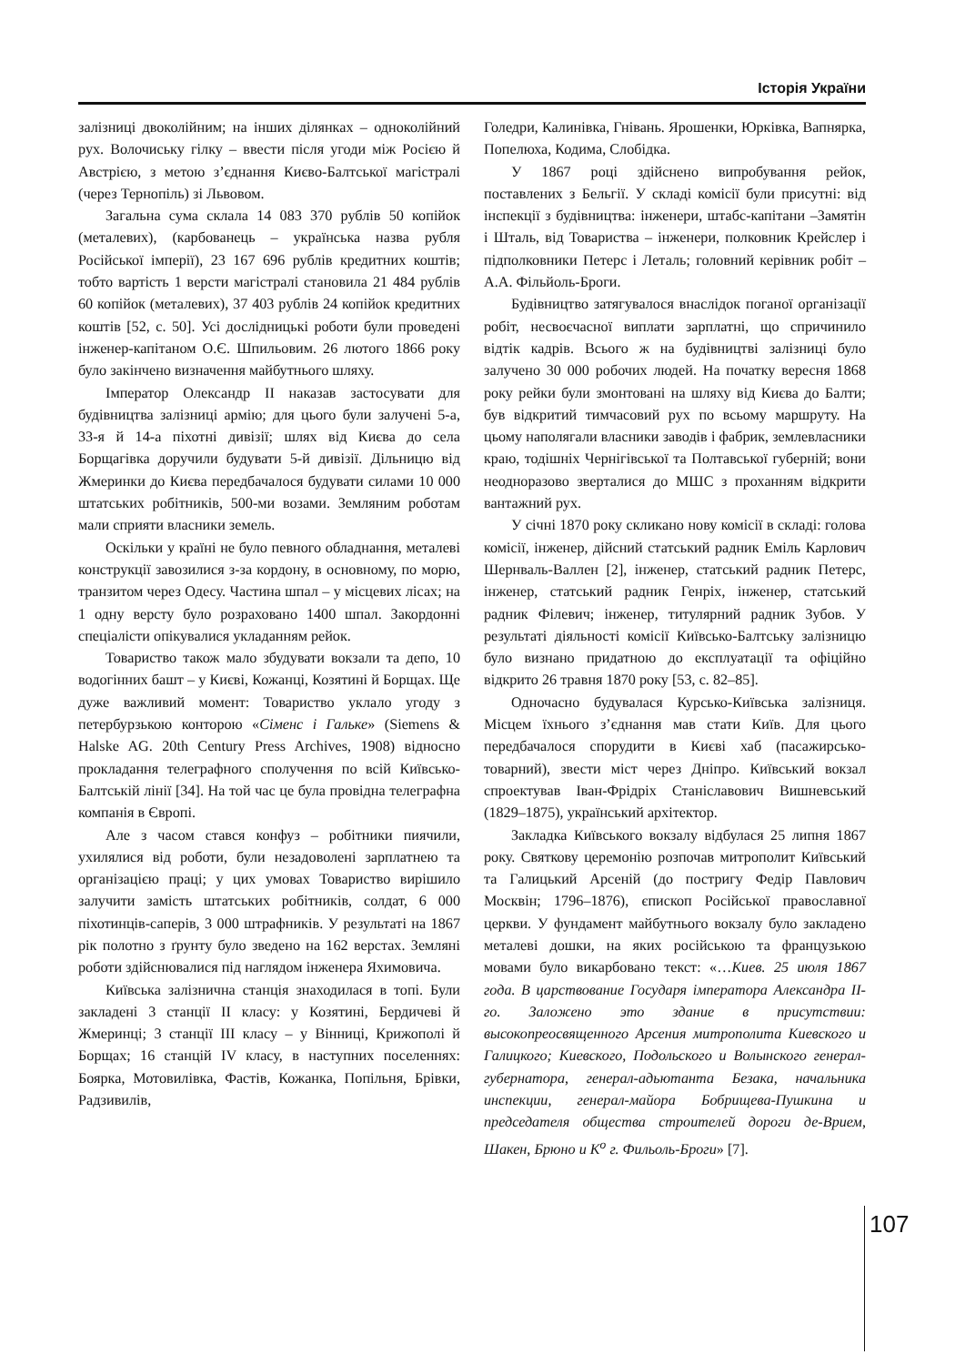Історія України
залізниці двоколійним; на інших ділянках – одноколійний рух. Волочиську гілку – ввести після угоди між Росією й Австрією, з метою з’єднання Києво-Балтської магістралі (через Тернопіль) зі Львовом.
Загальна сума склала 14 083 370 рублів 50 копійок (металевих), (карбованець – українська назва рубля Російської імперії), 23 167 696 рублів кредитних коштів; тобто вартість 1 версти магістралі становила 21 484 рублів 60 копійок (металевих), 37 403 рублів 24 копійок кредитних коштів [52, с. 50]. Усі дослідницькі роботи були проведені інженер-капітаном О.Є. Шпильовим. 26 лютого 1866 року було закінчено визначення майбутнього шляху.
Імператор Олександр II наказав застосувати для будівництва залізниці армію; для цього були залучені 5-а, 33-я й 14-а піхотні дивізії; шлях від Києва до села Борщагівка доручили будувати 5-й дивізії. Дільницю від Жмеринки до Києва передбачалося будувати силами 10 000 штатських робітників, 500-ми возами. Земляним роботам мали сприяти власники земель.
Оскільки у країні не було певного обладнання, металеві конструкції завозилися з-за кордону, в основному, по морю, транзитом через Одесу. Частина шпал – у місцевих лісах; на 1 одну версту було розраховано 1400 шпал. Закордонні спеціалісти опікувалися укладанням рейок.
Товариство також мало збудувати вокзали та депо, 10 водогінних башт – у Києві, Кожанці, Козятині й Борщах. Ще дуже важливий момент: Товариство уклало угоду з петербурзькою конторою «Сіменс і Гальке» (Siemens & Halske AG. 20th Century Press Archives, 1908) відносно прокладання телеграфного сполучення по всій Київсько-Балтській лінії [34]. На той час це була провідна телеграфна компанія в Європі.
Але з часом стався конфуз – робітники пиячили, ухилялися від роботи, були незадоволені зарплатнею та організацією праці; у цих умовах Товариство вирішило залучити замість штатських робітників, солдат, 6 000 піхотинців-саперів, 3 000 штрафників. У результаті на 1867 рік полотно з ґрунту було зведено на 162 верстах. Земляні роботи здійснювалися під наглядом інженера Яхимовича.
Київська залізнична станція знаходилася в топі. Були закладені 3 станції II класу: у Козятині, Бердичеві й Жмеринці; 3 станції III класу – у Вінниці, Крижополі й Борщах; 16 станцій IV класу, в наступних поселеннях: Боярка, Мотовилівка, Фастів, Кожанка, Попільня, Брівки, Радзивилів,
Голедри, Калинівка, Гнівань. Ярошенки, Юрківка, Вапнярка, Попелюха, Кодима, Слобідка.
У 1867 році здійснено випробування рейок, поставлених з Бельгії. У складі комісії були присутні: від інспекції з будівництва: інженери, штабс-капітани –Замятін і Шталь, від Товариства – інженери, полковник Крейслер і підполковники Петерс і Леталь; головний керівник робіт – А.А. Фільйоль-Броги.
Будівництво затягувалося внаслідок поганої організації робіт, несвоєчасної виплати зарплатні, що спричинило відтік кадрів. Всього ж на будівництві залізниці було залучено 30 000 робочих людей. На початку вересня 1868 року рейки були змонтовані на шляху від Києва до Балти; був відкритий тимчасовий рух по всьому маршруту. На цьому наполягали власники заводів і фабрик, землевласники краю, тодішніх Чернігівської та Полтавської губерній; вони неодноразово зверталися до МШС з проханням відкрити вантажний рух.
У січні 1870 року скликано нову комісії в складі: голова комісії, інженер, дійсний статський радник Еміль Карлович Шернваль-Валлен [2], інженер, статський радник Петерс, інженер, статський радник Генріх, інженер, статський радник Філевич; інженер, титулярний радник Зубов. У результаті діяльності комісії Київсько-Балтську залізницю було визнано придатною до експлуатації та офіційно відкрито 26 травня 1870 року [53, с. 82–85].
Одночасно будувалася Курсько-Київська залізниця. Місцем їхнього з’єднання мав стати Київ. Для цього передбачалося спорудити в Києві хаб (пасажирсько-товарний), звести міст через Дніпро. Київський вокзал спроектував Іван-Фрідріх Станіславович Вишневський (1829–1875), український архітектор.
Закладка Київського вокзалу відбулася 25 липня 1867 року. Святкову церемонію розпочав митрополит Київський та Галицький Арсеній (до постригу Федір Павлович Москвін; 1796–1876), єпископ Російської православної церкви. У фундамент майбутнього вокзалу було закладено металеві дошки, на яких російською та французькою мовами було викарбовано текст: «…Киев. 25 июля 1867 года. В царствование Государя імператора Александра II-го. Заложено это здание в присутствии: высокопреосвященного Арсения митрополита Киевского и Галицкого; Киевского, Подольского и Волынского генерал-губернатора, генерал-адьютанта Безака, начальника инспекции, генерал-майора Бобрищева-Пушкина и председателя общества строителей дороги де-Врием, Шакен, Брюно и К<sup>о</sup> г. Фильоль-Броги» [7].
107